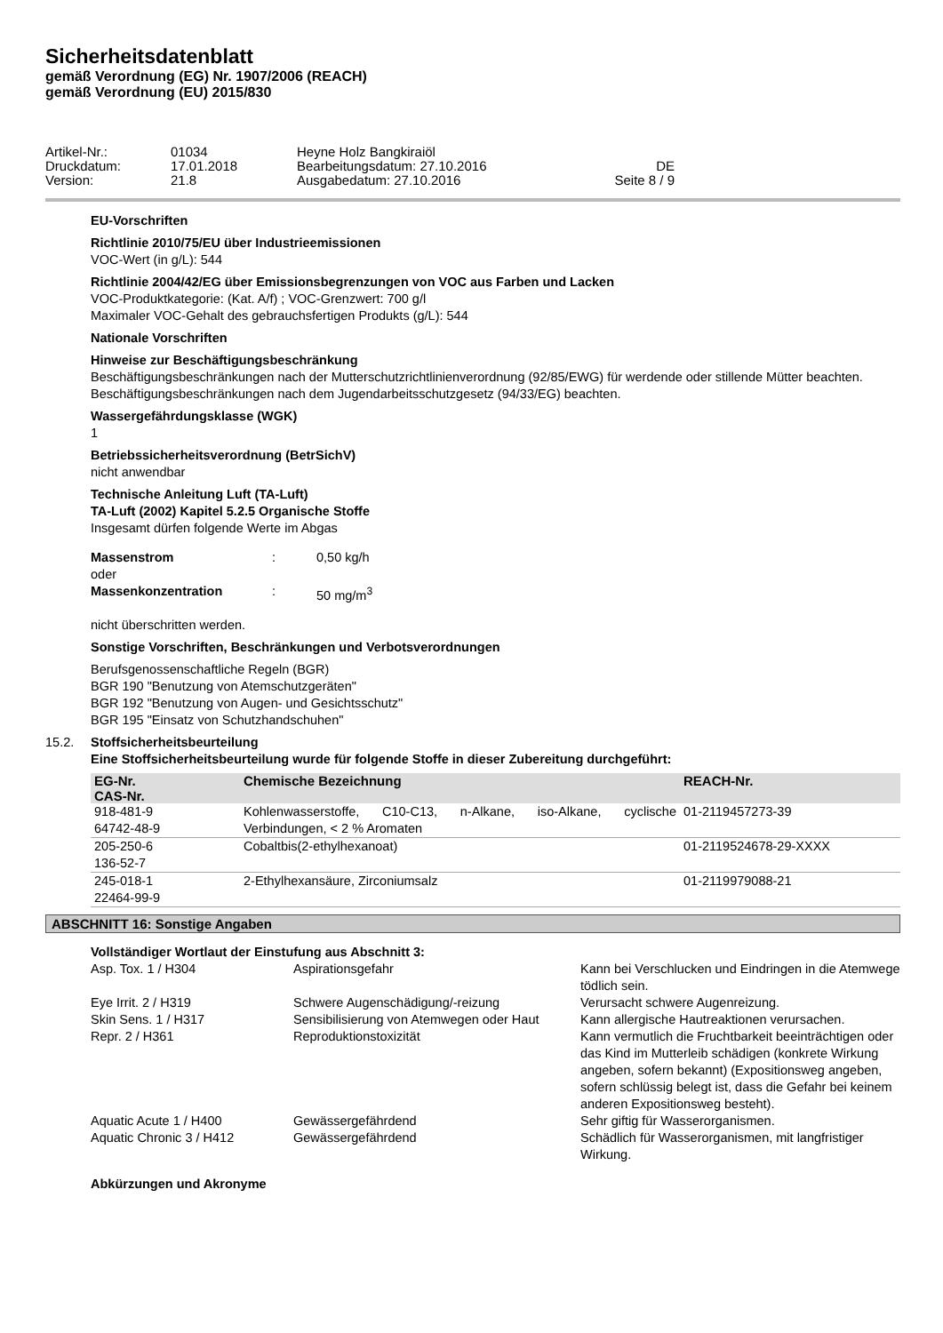Sicherheitsdatenblatt
gemäß Verordnung (EG) Nr. 1907/2006 (REACH)
gemäß Verordnung (EU) 2015/830
Artikel-Nr.:
01034
Heyne Holz Bangkiraiöl
Druckdatum:
17.01.2018
Bearbeitungsdatum: 27.10.2016
DE
Version:
21.8
Ausgabedatum: 27.10.2016
Seite 8 / 9
EU-Vorschriften
Richtlinie 2010/75/EU über Industrieemissionen
VOC-Wert (in g/L): 544
Richtlinie 2004/42/EG über Emissionsbegrenzungen von VOC aus Farben und Lacken
VOC-Produktkategorie: (Kat. A/f) ; VOC-Grenzwert: 700 g/l
Maximaler VOC-Gehalt des gebrauchsfertigen Produkts (g/L): 544
Nationale Vorschriften
Hinweise zur Beschäftigungsbeschränkung
Beschäftigungsbeschränkungen nach der Mutterschutzrichtlinienverordnung (92/85/EWG) für werdende oder stillende Mütter beachten.
Beschäftigungsbeschränkungen nach dem Jugendarbeitsschutzgesetz (94/33/EG) beachten.
Wassergefährdungsklasse (WGK)
1
Betriebssicherheitsverordnung (BetrSichV)
nicht anwendbar
Technische Anleitung Luft (TA-Luft)
TA-Luft (2002) Kapitel 5.2.5 Organische Stoffe
Insgesamt dürfen folgende Werte im Abgas
| Massenstrom | : | 0,50 kg/h |
| oder | | |
| Massenkonzentration | : | 50 mg/m<sup>3</sup> |
nicht überschritten werden.
Sonstige Vorschriften, Beschränkungen und Verbotsverordnungen
Berufsgenossenschaftliche Regeln (BGR)
BGR 190 "Benutzung von Atemschutzgeräten"
BGR 192 "Benutzung von Augen- und Gesichtsschutz"
BGR 195 "Einsatz von Schutzhandschuhen"
15.2. Stoffsicherheitsbeurteilung
Eine Stoffsicherheitsbeurteilung wurde für folgende Stoffe in dieser Zubereitung durchgeführt:
| EG-Nr. CAS-Nr. | Chemische Bezeichnung | REACH-Nr. |
| --- | --- | --- |
| 918-481-9 64742-48-9 | Kohlenwasserstoffe, C10-C13, n-Alkane, iso-Alkane, cyclische Verbindungen, < 2 % Aromaten | 01-2119457273-39 |
| 205-250-6 136-52-7 | Cobaltbis(2-ethylhexanoat) | 01-2119524678-29-XXXX |
| 245-018-1 22464-99-9 | 2-Ethylhexansäure, Zirconiumsalz | 01-2119979088-21 |
ABSCHNITT 16: Sonstige Angaben
Vollständiger Wortlaut der Einstufung aus Abschnitt 3:
| Asp. Tox. 1 / H304 | Aspirationsgefahr | Kann bei Verschlucken und Eindringen in die Atemwege tödlich sein. |
| Eye Irrit. 2 / H319 | Schwere Augenschädigung/-reizung | Verursacht schwere Augenreizung. |
| Skin Sens. 1 / H317 | Sensibilisierung von Atemwegen oder Haut | Kann allergische Hautreaktionen verursachen. |
| Repr. 2 / H361 | Reproduktionstoxizität | Kann vermutlich die Fruchtbarkeit beeinträchtigen oder das Kind im Mutterleib schädigen (konkrete Wirkung angeben, sofern bekannt) (Expositionsweg angeben, sofern schlüssig belegt ist, dass die Gefahr bei keinem anderen Expositionsweg besteht). |
| Aquatic Acute 1 / H400 | Gewässergefährdend | Sehr giftig für Wasserorganismen. |
| Aquatic Chronic 3 / H412 | Gewässergefährdend | Schädlich für Wasserorganismen, mit langfristiger Wirkung. |
Abkürzungen und Akronyme